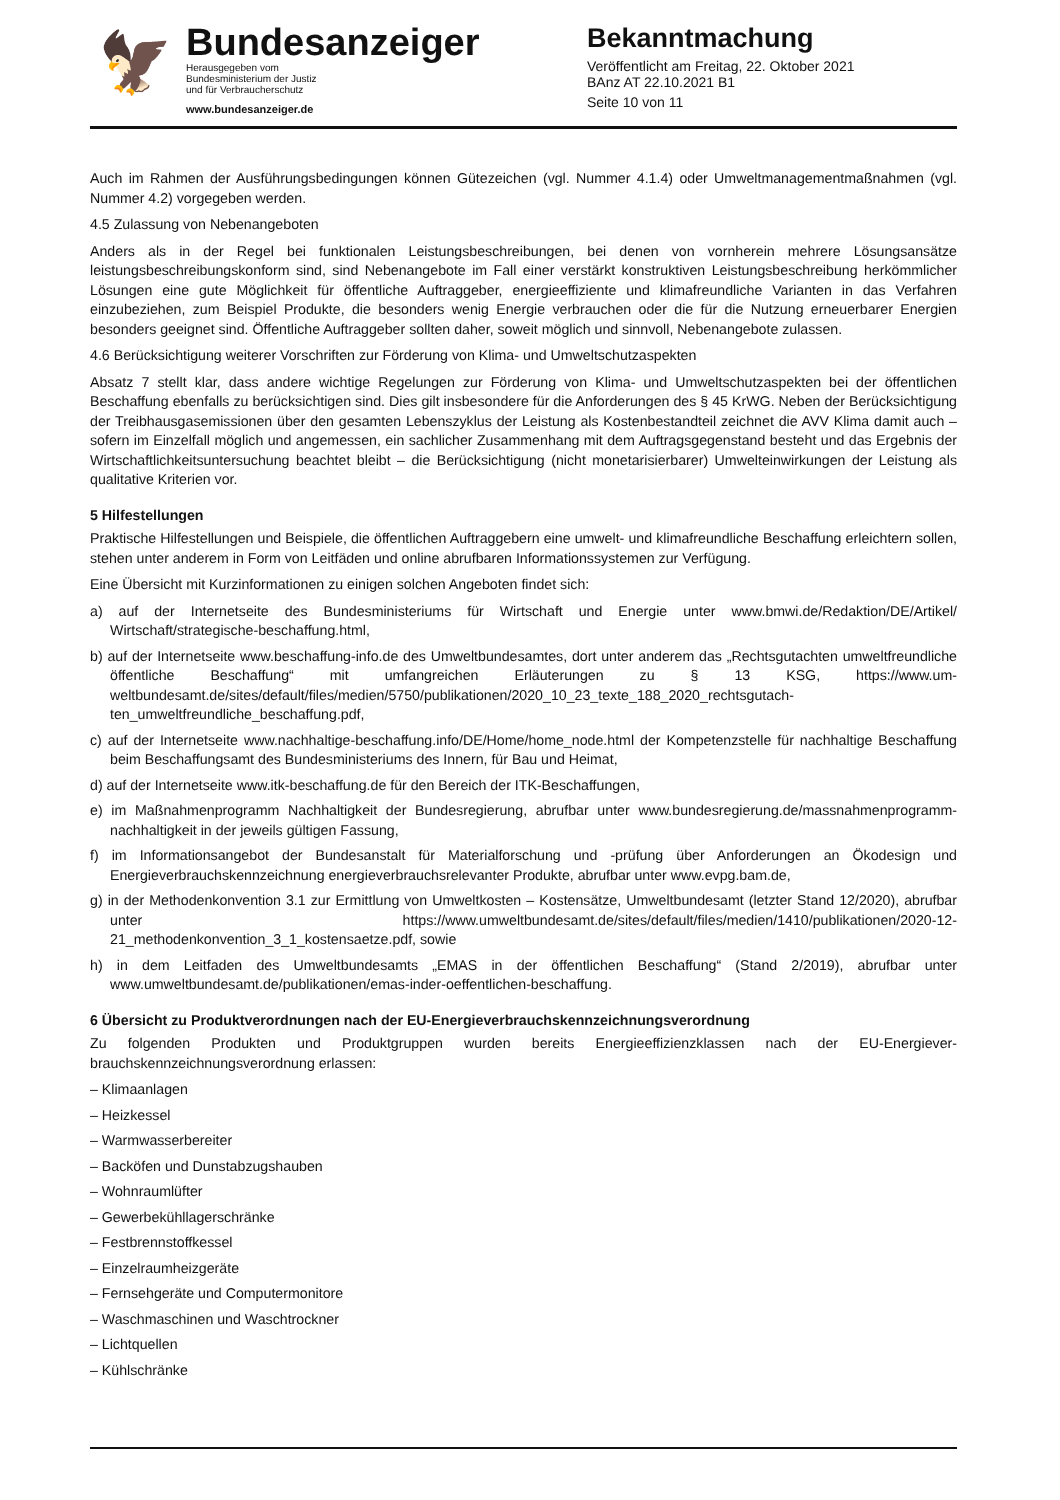🦅
Bundesanzeiger
Herausgegeben vom
Bundesministerium der Justiz
und für Verbraucherschutz
www.bundesanzeiger.de
Bekanntmachung
Veröffentlicht am Freitag, 22. Oktober 2021
BAnz AT 22.10.2021 B1
Seite 10 von 11
Auch im Rahmen der Ausführungsbedingungen können Gütezeichen (vgl. Nummer 4.1.4) oder Umweltmanagement­maßnahmen (vgl. Nummer 4.2) vorgegeben werden.
4.5 Zulassung von Nebenangeboten
Anders als in der Regel bei funktionalen Leistungsbeschreibungen, bei denen von vornherein mehrere Lösungsan­sätze leistungsbeschreibungskonform sind, sind Nebenangebote im Fall einer verstärkt konstruktiven Leistungsbe­schreibung herkömmlicher Lösungen eine gute Möglichkeit für öffentliche Auftraggeber, energieeffiziente und klima­freundliche Varianten in das Verfahren einzubeziehen, zum Beispiel Produkte, die besonders wenig Energie verbrau­chen oder die für die Nutzung erneuerbarer Energien besonders geeignet sind. Öffentliche Auftraggeber sollten daher, soweit möglich und sinnvoll, Nebenangebote zulassen.
4.6 Berücksichtigung weiterer Vorschriften zur Förderung von Klima- und Umweltschutzaspekten
Absatz 7 stellt klar, dass andere wichtige Regelungen zur Förderung von Klima- und Umweltschutzaspekten bei der öffentlichen Beschaffung ebenfalls zu berücksichtigen sind. Dies gilt insbesondere für die Anforderungen des § 45 KrWG. Neben der Berücksichtigung der Treibhausgasemissionen über den gesamten Lebenszyklus der Leistung als Kostenbestandteil zeichnet die AVV Klima damit auch – sofern im Einzelfall möglich und angemessen, ein sachlicher Zusammenhang mit dem Auftragsgegenstand besteht und das Ergebnis der Wirtschaftlichkeitsuntersuchung beachtet bleibt – die Berücksichtigung (nicht monetarisierbarer) Umwelteinwirkungen der Leistung als qualitative Kriterien vor.
5 Hilfestellungen
Praktische Hilfestellungen und Beispiele, die öffentlichen Auftraggebern eine umwelt- und klimafreundliche Beschaf­fung erleichtern sollen, stehen unter anderem in Form von Leitfäden und online abrufbaren Informationssystemen zur Verfügung.
Eine Übersicht mit Kurzinformationen zu einigen solchen Angeboten findet sich:
a) auf der Internetseite des Bundesministeriums für Wirtschaft und Energie unter www.bmwi.de/Redaktion/DE/Artikel/ Wirtschaft/strategische-beschaffung.html,
b) auf der Internetseite www.beschaffung-info.de des Umweltbundesamtes, dort unter anderem das „Rechtsgutach­ten umweltfreundliche öffentliche Beschaffung“ mit umfangreichen Erläuterungen zu § 13 KSG, https://www.um­weltbundesamt.de/sites/default/files/medien/5750/publikationen/2020_10_23_texte_188_2020_rechtsgutach­ten_umweltfreundliche_beschaffung.pdf,
c) auf der Internetseite www.nachhaltige-beschaffung.info/DE/Home/home_node.html der Kompetenzstelle für nach­haltige Beschaffung beim Beschaffungsamt des Bundesministeriums des Innern, für Bau und Heimat,
d) auf der Internetseite www.itk-beschaffung.de für den Bereich der ITK-Beschaffungen,
e) im Maßnahmenprogramm Nachhaltigkeit der Bundesregierung, abrufbar unter www.bundesregierung.de/mass­nahmenprogramm-nachhaltigkeit in der jeweils gültigen Fassung,
f) im Informationsangebot der Bundesanstalt für Materialforschung und -prüfung über Anforderungen an Ökodesign und Energieverbrauchskennzeichnung energieverbrauchsrelevanter Produkte, abrufbar unter www.evpg.bam.de,
g) in der Methodenkonvention 3.1 zur Ermittlung von Umweltkosten – Kostensätze, Umweltbundesamt (letzter Stand 12/2020), abrufbar unter https://www.umweltbundesamt.de/sites/default/files/medien/1410/publikationen/2020-12-21_methodenkonvention_3_1_kostensaetze.pdf, sowie
h) in dem Leitfaden des Umweltbundesamts „EMAS in der öffentlichen Beschaffung“ (Stand 2/2019), abrufbar unter www.umweltbundesamt.de/publikationen/emas-inder-oeffentlichen-beschaffung.
6 Übersicht zu Produktverordnungen nach der EU-Energieverbrauchskennzeichnungsverordnung
Zu folgenden Produkten und Produktgruppen wurden bereits Energieeffizienzklassen nach der EU-Energiever­brauchskennzeichnungsverordnung erlassen:
– Klimaanlagen
– Heizkessel
– Warmwasserbereiter
– Backöfen und Dunstabzugshauben
– Wohnraumlüfter
– Gewerbekühllagerschränke
– Festbrennstoffkessel
– Einzelraumheizgeräte
– Fernsehgeräte und Computermonitore
– Waschmaschinen und Waschtrockner
– Lichtquellen
– Kühlschränke